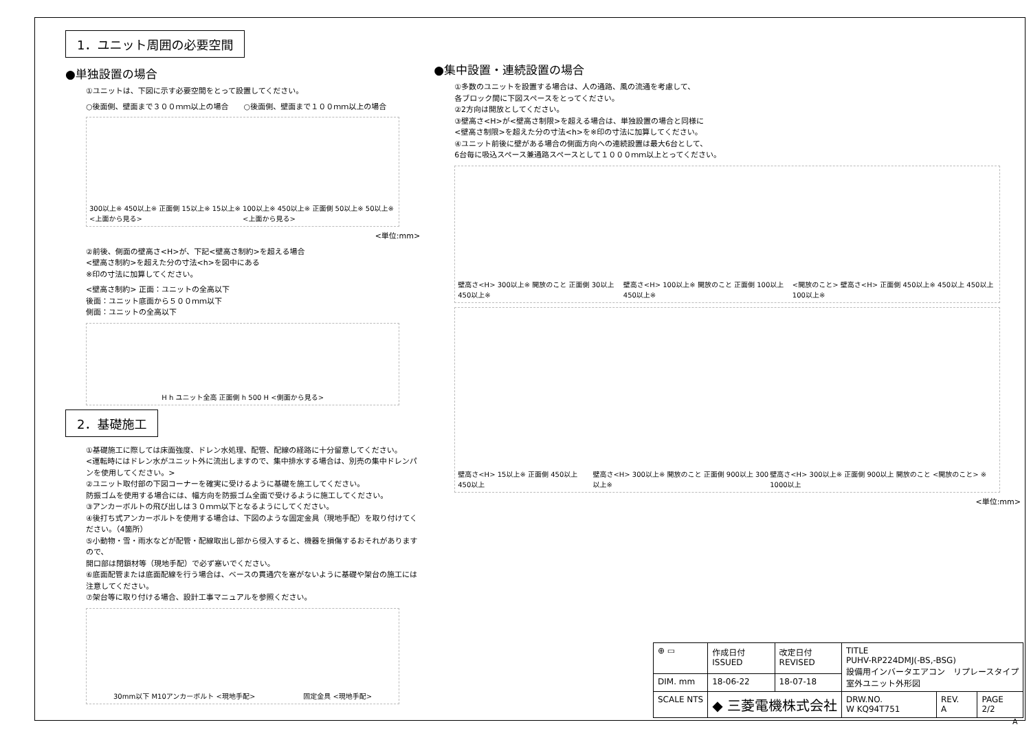1．ユニット周囲の必要空間
●単独設置の場合
①ユニットは、下図に示す必要空間をとって設置してください。
○後面側、壁面まで３００ｍｍ以上の場合　　○後面側、壁面まで１００ｍｍ以上の場合
300以上※ 450以上※ 正面側 15以上※ 15以上※ <上面から見る> 100以上※ 450以上※ 正面側 50以上※ 50以上※ <上面から見る>
<単位:mm>
②前後、側面の壁高さ<H>が、下記<壁高さ制約>を超える場合
<壁高さ制約>を超えた分の寸法<h>を図中にある
※印の寸法に加算してください。
<壁高さ制約> 正面：ユニットの全高以下
後面：ユニット底面から５００ｍｍ以下
側面：ユニットの全高以下
H h ユニット全高 正面側 h 500 H <側面から見る>
2．基礎施工
①基礎施工に際しては床面強度、ドレン水処理、配管、配線の経路に十分留意してください。
<運転時にはドレン水がユニット外に流出しますので、集中排水する場合は、別売の集中ドレンパンを使用してください。>
②ユニット取付部の下図コーナーを確実に受けるように基礎を施工してください。
防振ゴムを使用する場合には、幅方向を防振ゴム全面で受けるように施工してください。
③アンカーボルトの飛び出しは３０ｍｍ以下となるようにしてください。
④後打ち式アンカーボルトを使用する場合は、下図のような固定金具（現地手配）を取り付けてください。（4箇所）
⑤小動物・雪・雨水などが配管・配線取出し部から侵入すると、機器を損傷するおそれがありますので、
開口部は閉鎖材等（現地手配）で必ず塞いでください。
⑥底面配管または底面配線を行う場合は、ベースの貫通穴を塞がないように基礎や架台の施工には注意してください。
⑦架台等に取り付ける場合、設計工事マニュアルを参照ください。
30mm以下 M10アンカーボルト <現地手配> 固定金具 <現地手配>
●集中設置・連続設置の場合
①多数のユニットを設置する場合は、人の通路、風の流通を考慮して、
各ブロック間に下図スペースをとってください。
②2方向は開放としてください。
③壁高さ<H>が<壁高さ制限>を超える場合は、単独設置の場合と同様に
<壁高さ制限>を超えた分の寸法<h>を※印の寸法に加算してください。
④ユニット前後に壁がある場合の側面方向への連続設置は最大6台として、
6台毎に吸込スペース兼通路スペースとして１０００ｍｍ以上とってください。
壁高さ<H> 300以上※ 開放のこと 正面側 30以上 450以上※ 壁高さ<H> 100以上※ 開放のこと 正面側 100以上 450以上※ <開放のこと> 壁高さ<H> 正面側 450以上※ 450以上 450以上 100以上※
壁高さ<H> 15以上※ 正面側 450以上 450以上 壁高さ<H> 300以上※ 開放のこと 正面側 900以上 300以上※ 壁高さ<H> 300以上※ 正面側 900以上 開放のこと <開放のこと> ※ 1000以上
<単位:mm>
| ⊕ ▭ | 作成日付 ISSUED | 改定日付 REVISED | TITLE PUHV-RP224DMJ(-BS,-BSG) 設備用インバータエアコン リプレースタイプ 室外ユニット外形図 | | |
| DIM. mm | 18-06-22 | 18-07-18 | | | |
| SCALE NTS | ◆ 三菱電機株式会社 | | DRW.NO. W KQ94T751 | REV. A | PAGE 2/2 |
A